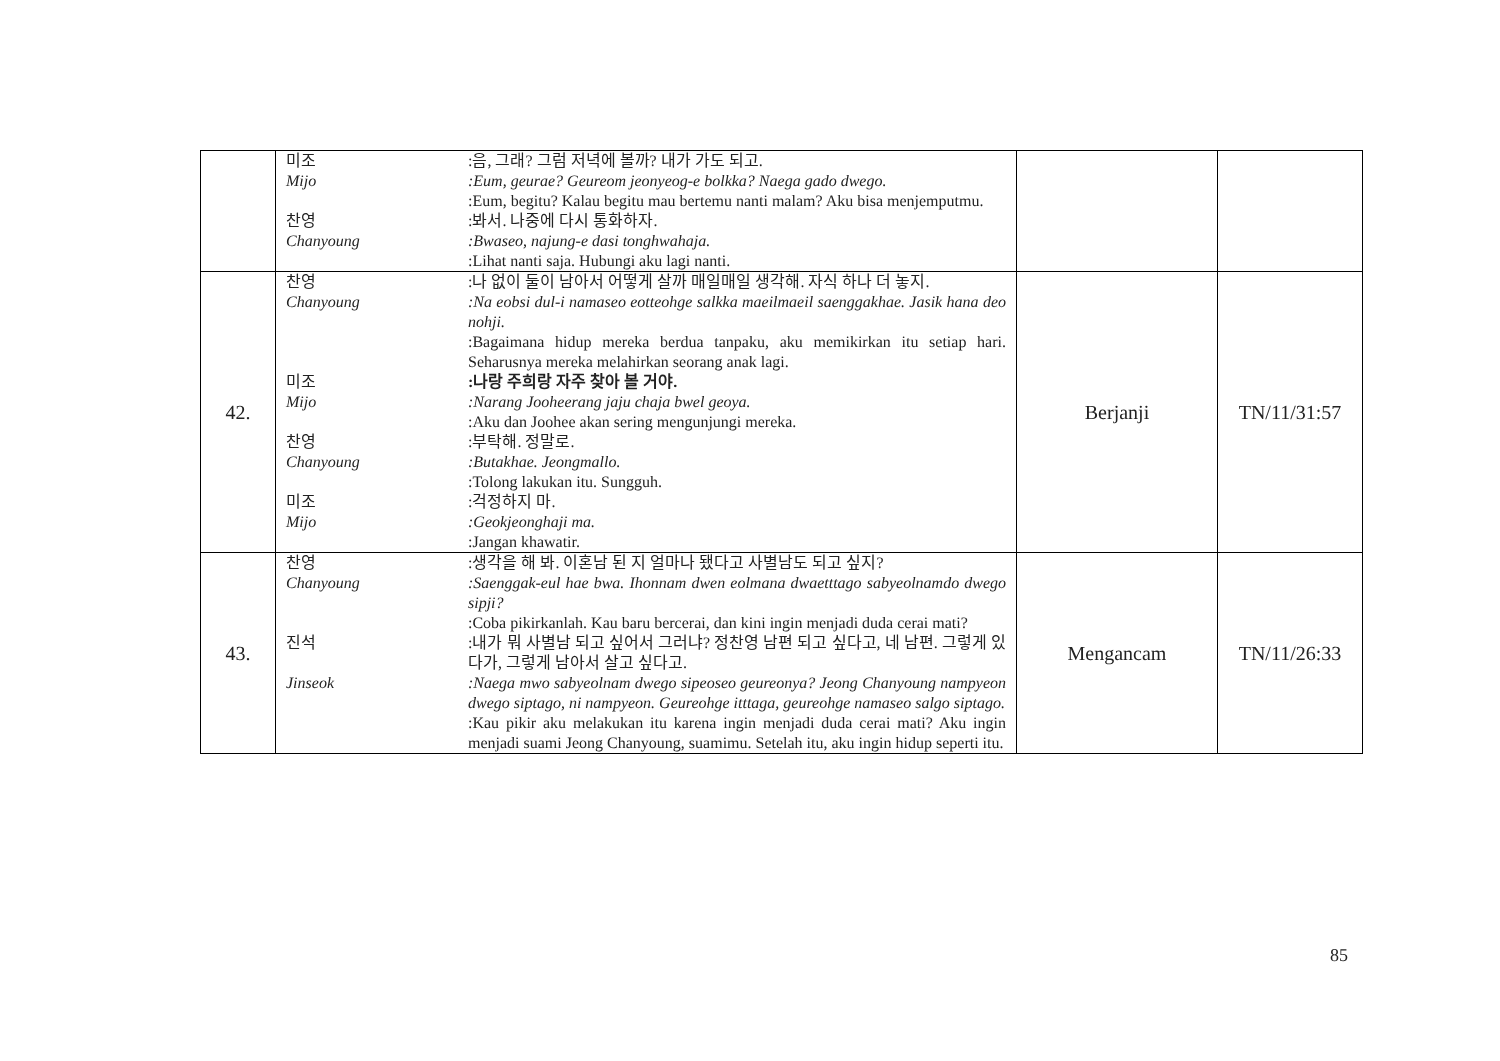| | 미조 :음, 그래? 그럼 저녁에 볼까? 내가 가도 되고. Mijo :Eum, geurae? Geureom jeonyeog-e bolkka? Naega gado dwego. :Eum, begitu? Kalau begitu mau bertemu nanti malam? Aku bisa menjemputmu. 찬영 :봐서. 나중에 다시 통화하자. Chanyoung :Bwaseo, najung-e dasi tonghwahaja. :Lihat nanti saja. Hubungi aku lagi nanti. | | |
| 42. | 찬영 :나 없이 둘이 남아서 어떻게 살까 매일매일 생각해. 자식 하나 더 놓지. Chanyoung :Na eobsi dul-i namaseo eotteohge salkka maeilmaeil saenggakhae. Jasik hana deo nohji. :Bagaimana hidup mereka berdua tanpaku, aku memikirkan itu setiap hari. Seharusnya mereka melahirkan seorang anak lagi. 미조 :나랑 주희랑 자주 찾아 볼 거야. Mijo :Narang Jooheerang jaju chaja bwel geoya. :Aku dan Joohee akan sering mengunjungi mereka. 찬영 :부탁해. 정말로. Chanyoung :Butakhae. Jeongmallo. :Tolong lakukan itu. Sungguh. 미조 :걱정하지 마. Mijo :Geokjeonghaji ma. :Jangan khawatir. | Berjanji | TN/11/31:57 |
| 43. | 찬영 :생각을 해 봐. 이혼남 된 지 얼마나 됐다고 사별남도 되고 싶지? Chanyoung :Saenggak-eul hae bwa. Ihonnam dwen eolmana dwaetttago sabyeolnamdo dwego sipji? :Coba pikirkanlah. Kau baru bercerai, dan kini ingin menjadi duda cerai mati? 진석 :내가 뭐 사별남 되고 싶어서 그러냐? 정찬영 남편 되고 싶다고, 네 남편. 그렇게 있다가, 그렇게 남아서 살고 싶다고. Jinseok :Naega mwo sabyeolnam dwego sipeoseo geureonya? Jeong Chanyoung nampyeon dwego siptago, ni nampyeon. Geureohge itttaga, geureohge namaseo salgo siptago. :Kau pikir aku melakukan itu karena ingin menjadi duda cerai mati? Aku ingin menjadi suami Jeong Chanyoung, suamimu. Setelah itu, aku ingin hidup seperti itu. | Mengancam | TN/11/26:33 |
85